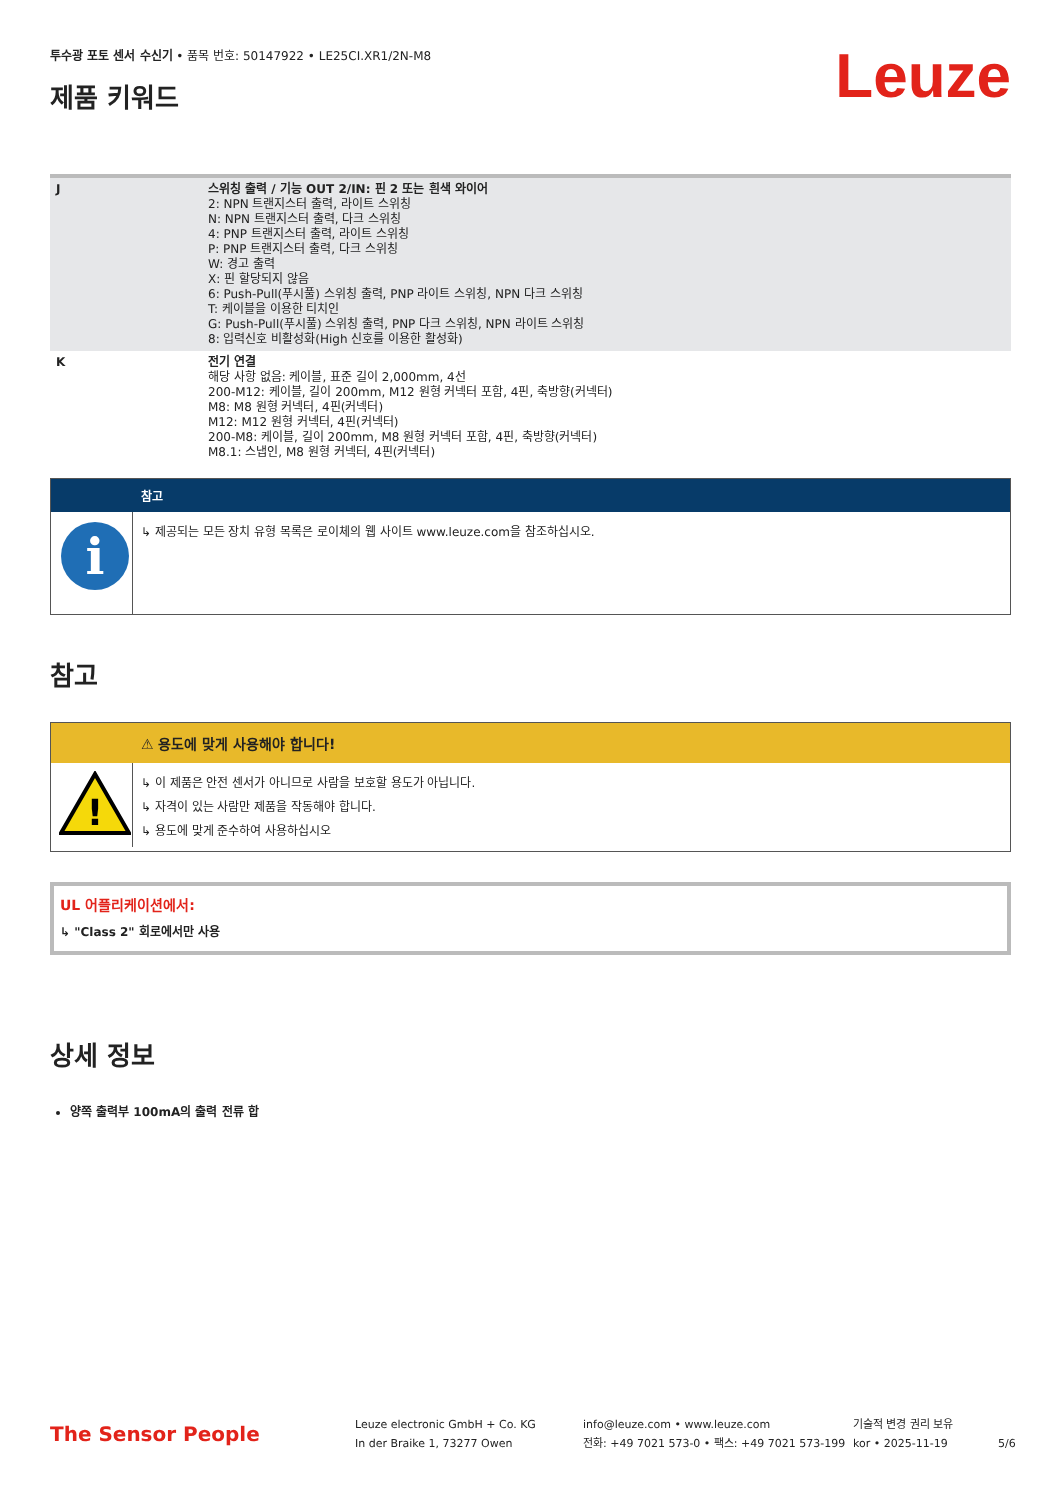투수광 포토 센서 수신기 • 품목 번호: 50147922 • LE25CI.XR1/2N-M8
제품 키워드
Leuze
| J | 스위칭 출력 / 기능 OUT 2/IN: 핀 2 또는 흰색 와이어 2: NPN 트랜지스터 출력, 라이트 스위칭 N: NPN 트랜지스터 출력, 다크 스위칭 4: PNP 트랜지스터 출력, 라이트 스위칭 P: PNP 트랜지스터 출력, 다크 스위칭 W: 경고 출력 X: 핀 할당되지 않음 6: Push-Pull(푸시풀) 스위칭 출력, PNP 라이트 스위칭, NPN 다크 스위칭 T: 케이블을 이용한 티치인 G: Push-Pull(푸시풀) 스위칭 출력, PNP 다크 스위칭, NPN 라이트 스위칭 8: 입력신호 비활성화(High 신호를 이용한 활성화) |
| K | 전기 연결 해당 사항 없음: 케이블, 표준 길이 2,000mm, 4선 200-M12: 케이블, 길이 200mm, M12 원형 커넥터 포함, 4핀, 축방향(커넥터) M8: M8 원형 커넥터, 4핀(커넥터) M12: M12 원형 커넥터, 4핀(커넥터) 200-M8: 케이블, 길이 200mm, M8 원형 커넥터 포함, 4핀, 축방향(커넥터) M8.1: 스냅인, M8 원형 커넥터, 4핀(커넥터) |
참고
i
↳ 제공되는 모든 장치 유형 목록은 로이체의 웹 사이트 www.leuze.com을 참조하십시오.
참고
⚠ 용도에 맞게 사용해야 합니다!
!
↳ 이 제품은 안전 센서가 아니므로 사람을 보호할 용도가 아닙니다.
↳ 자격이 있는 사람만 제품을 작동해야 합니다.
↳ 용도에 맞게 준수하여 사용하십시오
UL 어플리케이션에서:
↳ "Class 2" 회로에서만 사용
상세 정보
양쪽 출력부 100mA의 출력 전류 합
The Sensor People
Leuze electronic GmbH + Co. KG
In der Braike 1, 73277 Owen
info@leuze.com • www.leuze.com
전화: +49 7021 573-0 • 팩스: +49 7021 573-199
기술적 변경 권리 보유
kor • 2025-11-19
5/6